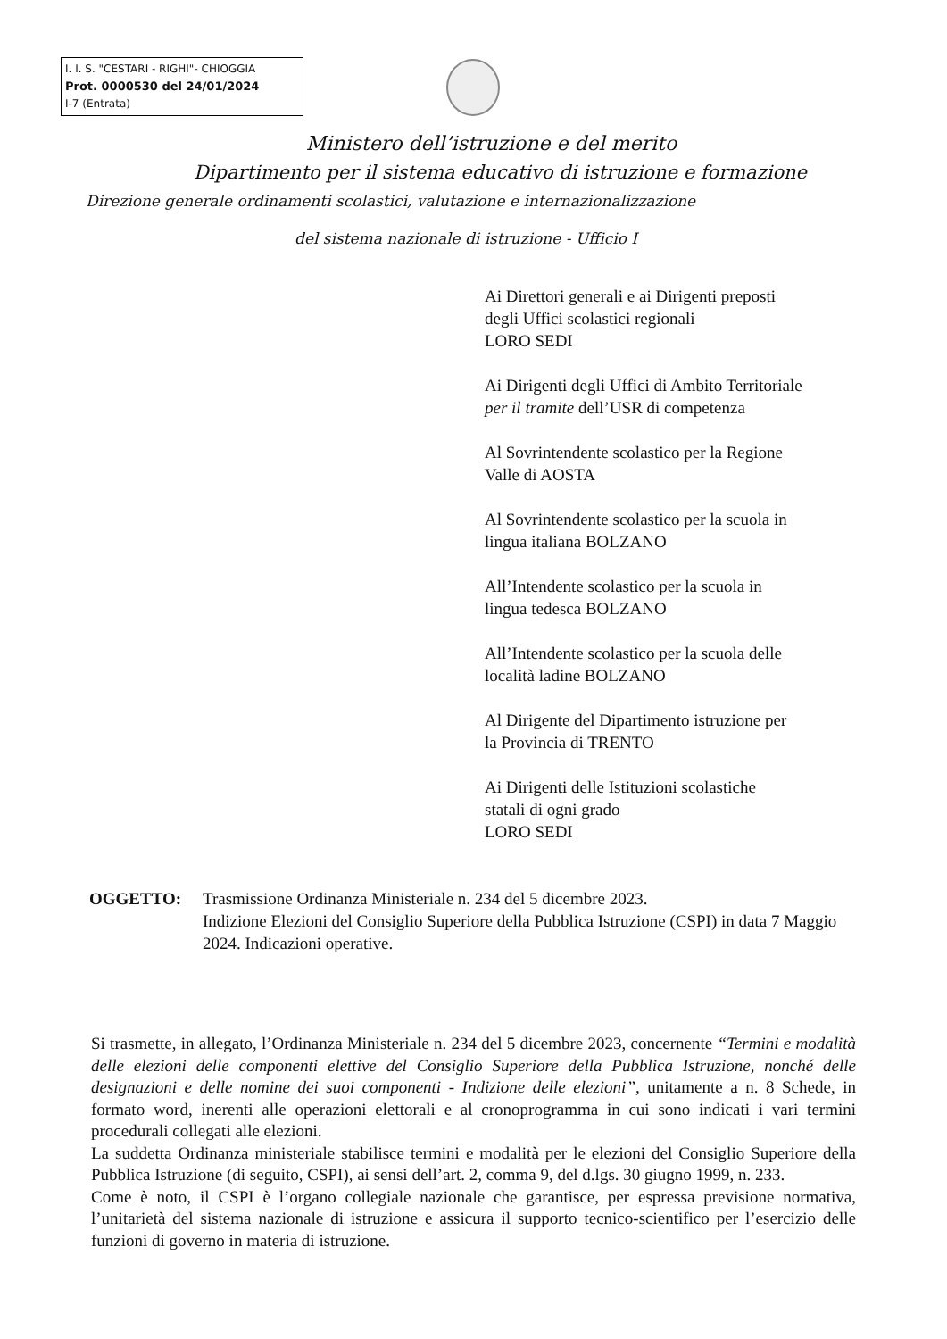I. I. S. "CESTARI - RIGHI"- CHIOGGIA
Prot. 0000530 del 24/01/2024
I-7 (Entrata)
Ministero dell’istruzione e del merito
Dipartimento per il sistema educativo di istruzione e formazione
Direzione generale ordinamenti scolastici, valutazione e internazionalizzazione
del sistema nazionale di istruzione - Ufficio I
Ai Direttori generali e ai Dirigenti preposti
degli Uffici scolastici regionali
LORO SEDI
Ai Dirigenti degli Uffici di Ambito Territoriale
per il tramite dell’USR di competenza
Al Sovrintendente scolastico per la Regione
Valle di AOSTA
Al Sovrintendente scolastico per la scuola in
lingua italiana BOLZANO
All’Intendente scolastico per la scuola in
lingua tedesca BOLZANO
All’Intendente scolastico per la scuola delle
località ladine BOLZANO
Al Dirigente del Dipartimento istruzione per
la Provincia di TRENTO
Ai Dirigenti delle Istituzioni scolastiche
statali di ogni grado
LORO SEDI
OGGETTO: Trasmissione Ordinanza Ministeriale n. 234 del 5 dicembre 2023.
Indizione Elezioni del Consiglio Superiore della Pubblica Istruzione (CSPI) in data 7 Maggio 2024. Indicazioni operative.
Si trasmette, in allegato, l’Ordinanza Ministeriale n. 234 del 5 dicembre 2023, concernente “Termini e modalità delle elezioni delle componenti elettive del Consiglio Superiore della Pubblica Istruzione, nonché delle designazioni e delle nomine dei suoi componenti - Indizione delle elezioni”, unitamente a n. 8 Schede, in formato word, inerenti alle operazioni elettorali e al cronoprogramma in cui sono indicati i vari termini procedurali collegati alle elezioni.
La suddetta Ordinanza ministeriale stabilisce termini e modalità per le elezioni del Consiglio Superiore della Pubblica Istruzione (di seguito, CSPI), ai sensi dell’art. 2, comma 9, del d.lgs. 30 giugno 1999, n. 233.
Come è noto, il CSPI è l’organo collegiale nazionale che garantisce, per espressa previsione normativa, l’unitarietà del sistema nazionale di istruzione e assicura il supporto tecnico-scientifico per l’esercizio delle funzioni di governo in materia di istruzione.